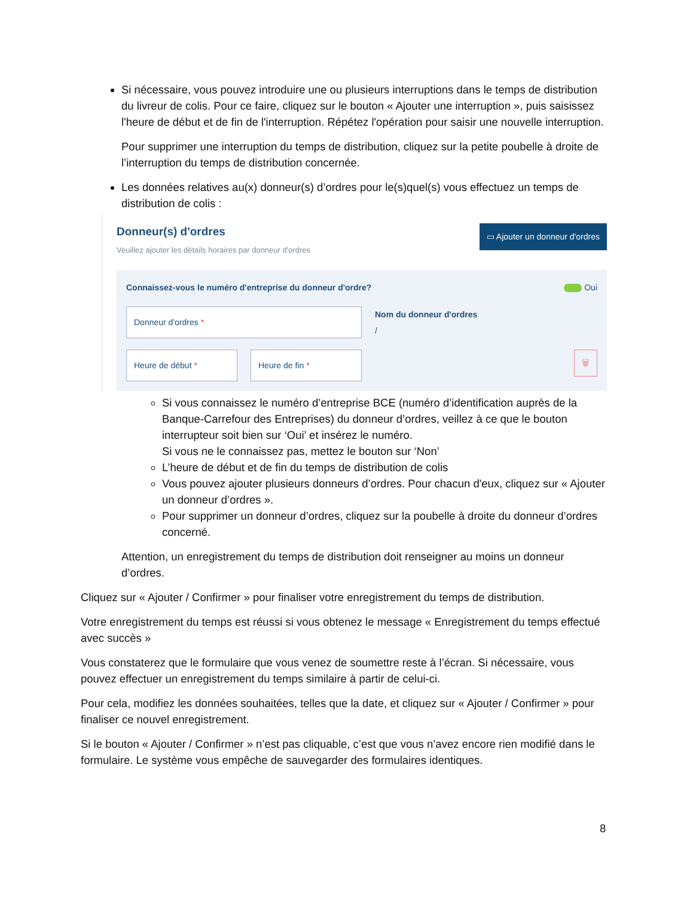Si nécessaire, vous pouvez introduire une ou plusieurs interruptions dans le temps de distribution du livreur de colis. Pour ce faire, cliquez sur le bouton « Ajouter une interruption », puis saisissez l'heure de début et de fin de l'interruption. Répétez l'opération pour saisir une nouvelle interruption.
Pour supprimer une interruption du temps de distribution, cliquez sur la petite poubelle à droite de l’interruption du temps de distribution concernée.
Les données relatives au(x) donneur(s) d’ordres pour le(s)quel(s) vous effectuez un temps de distribution de colis :
Donneur(s) d'ordres
Veuillez ajouter les détails horaires par donneur d'ordres
▭ Ajouter un donneur d'ordres
Connaissez-vous le numéro d'entreprise du donneur d'ordre? Oui
Donneur d'ordres *
Nom du donneur d'ordres
/
Heure de début * Heure de fin *
🗑
Si vous connaissez le numéro d’entreprise BCE (numéro d’identification auprès de la Banque-Carrefour des Entreprises) du donneur d’ordres, veillez à ce que le bouton interrupteur soit bien sur ‘Oui’ et insérez le numéro.
Si vous ne le connaissez pas, mettez le bouton sur ‘Non’
L’heure de début et de fin du temps de distribution de colis
Vous pouvez ajouter plusieurs donneurs d’ordres. Pour chacun d'eux, cliquez sur « Ajouter un donneur d’ordres ».
Pour supprimer un donneur d’ordres, cliquez sur la poubelle à droite du donneur d’ordres concerné.
Attention, un enregistrement du temps de distribution doit renseigner au moins un donneur d’ordres.
Cliquez sur « Ajouter / Confirmer » pour finaliser votre enregistrement du temps de distribution.
Votre enregistrement du temps est réussi si vous obtenez le message « Enregistrement du temps effectué avec succès »
Vous constaterez que le formulaire que vous venez de soumettre reste à l’écran. Si nécessaire, vous pouvez effectuer un enregistrement du temps similaire à partir de celui-ci.
Pour cela, modifiez les données souhaitées, telles que la date, et cliquez sur « Ajouter / Confirmer » pour finaliser ce nouvel enregistrement.
Si le bouton « Ajouter / Confirmer » n’est pas cliquable, c’est que vous n’avez encore rien modifié dans le formulaire. Le système vous empêche de sauvegarder des formulaires identiques.
8